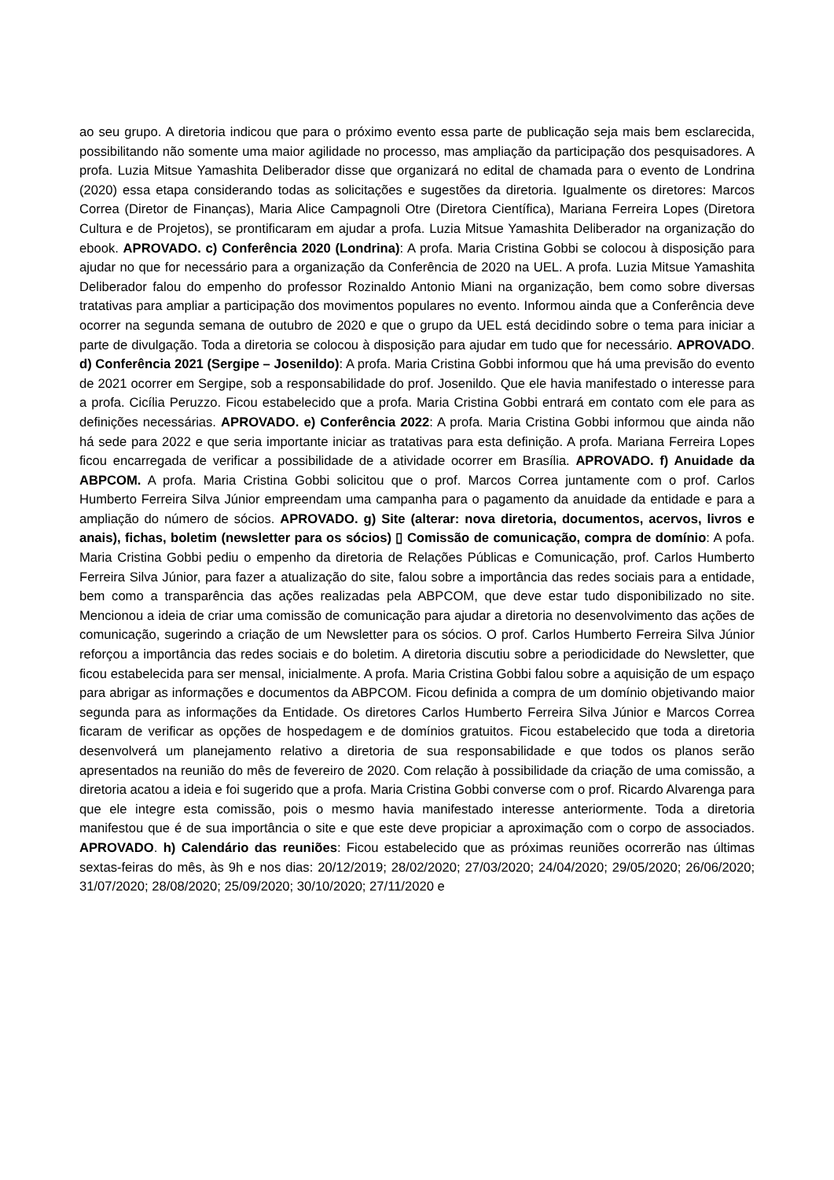ao seu grupo. A diretoria indicou que para o próximo evento essa parte de publicação seja mais bem esclarecida, possibilitando não somente uma maior agilidade no processo, mas ampliação da participação dos pesquisadores. A profa. Luzia Mitsue Yamashita Deliberador disse que organizará no edital de chamada para o evento de Londrina (2020) essa etapa considerando todas as solicitações e sugestões da diretoria. Igualmente os diretores: Marcos Correa (Diretor de Finanças), Maria Alice Campagnoli Otre (Diretora Científica), Mariana Ferreira Lopes (Diretora Cultura e de Projetos), se prontificaram em ajudar a profa. Luzia Mitsue Yamashita Deliberador na organização do ebook. APROVADO. c) Conferência 2020 (Londrina): A profa. Maria Cristina Gobbi se colocou à disposição para ajudar no que for necessário para a organização da Conferência de 2020 na UEL. A profa. Luzia Mitsue Yamashita Deliberador falou do empenho do professor Rozinaldo Antonio Miani na organização, bem como sobre diversas tratativas para ampliar a participação dos movimentos populares no evento. Informou ainda que a Conferência deve ocorrer na segunda semana de outubro de 2020 e que o grupo da UEL está decidindo sobre o tema para iniciar a parte de divulgação. Toda a diretoria se colocou à disposição para ajudar em tudo que for necessário. APROVADO. d) Conferência 2021 (Sergipe – Josenildo): A profa. Maria Cristina Gobbi informou que há uma previsão do evento de 2021 ocorrer em Sergipe, sob a responsabilidade do prof. Josenildo. Que ele havia manifestado o interesse para a profa. Cicília Peruzzo. Ficou estabelecido que a profa. Maria Cristina Gobbi entrará em contato com ele para as definições necessárias. APROVADO. e) Conferência 2022: A profa. Maria Cristina Gobbi informou que ainda não há sede para 2022 e que seria importante iniciar as tratativas para esta definição. A profa. Mariana Ferreira Lopes ficou encarregada de verificar a possibilidade de a atividade ocorrer em Brasília. APROVADO. f) Anuidade da ABPCOM. A profa. Maria Cristina Gobbi solicitou que o prof. Marcos Correa juntamente com o prof. Carlos Humberto Ferreira Silva Júnior empreendam uma campanha para o pagamento da anuidade da entidade e para a ampliação do número de sócios. APROVADO. g) Site (alterar: nova diretoria, documentos, acervos, livros e anais), fichas, boletim (newsletter para os sócios) ▯ Comissão de comunicação, compra de domínio: A pofa. Maria Cristina Gobbi pediu o empenho da diretoria de Relações Públicas e Comunicação, prof. Carlos Humberto Ferreira Silva Júnior, para fazer a atualização do site, falou sobre a importância das redes sociais para a entidade, bem como a transparência das ações realizadas pela ABPCOM, que deve estar tudo disponibilizado no site. Mencionou a ideia de criar uma comissão de comunicação para ajudar a diretoria no desenvolvimento das ações de comunicação, sugerindo a criação de um Newsletter para os sócios. O prof. Carlos Humberto Ferreira Silva Júnior reforçou a importância das redes sociais e do boletim. A diretoria discutiu sobre a periodicidade do Newsletter, que ficou estabelecida para ser mensal, inicialmente. A profa. Maria Cristina Gobbi falou sobre a aquisição de um espaço para abrigar as informações e documentos da ABPCOM. Ficou definida a compra de um domínio objetivando maior segunda para as informações da Entidade. Os diretores Carlos Humberto Ferreira Silva Júnior e Marcos Correa ficaram de verificar as opções de hospedagem e de domínios gratuitos. Ficou estabelecido que toda a diretoria desenvolverá um planejamento relativo a diretoria de sua responsabilidade e que todos os planos serão apresentados na reunião do mês de fevereiro de 2020. Com relação à possibilidade da criação de uma comissão, a diretoria acatou a ideia e foi sugerido que a profa. Maria Cristina Gobbi converse com o prof. Ricardo Alvarenga para que ele integre esta comissão, pois o mesmo havia manifestado interesse anteriormente. Toda a diretoria manifestou que é de sua importância o site e que este deve propiciar a aproximação com o corpo de associados. APROVADO. h) Calendário das reuniões: Ficou estabelecido que as próximas reuniões ocorrerão nas últimas sextas-feiras do mês, às 9h e nos dias: 20/12/2019; 28/02/2020; 27/03/2020; 24/04/2020; 29/05/2020; 26/06/2020; 31/07/2020; 28/08/2020; 25/09/2020; 30/10/2020; 27/11/2020 e